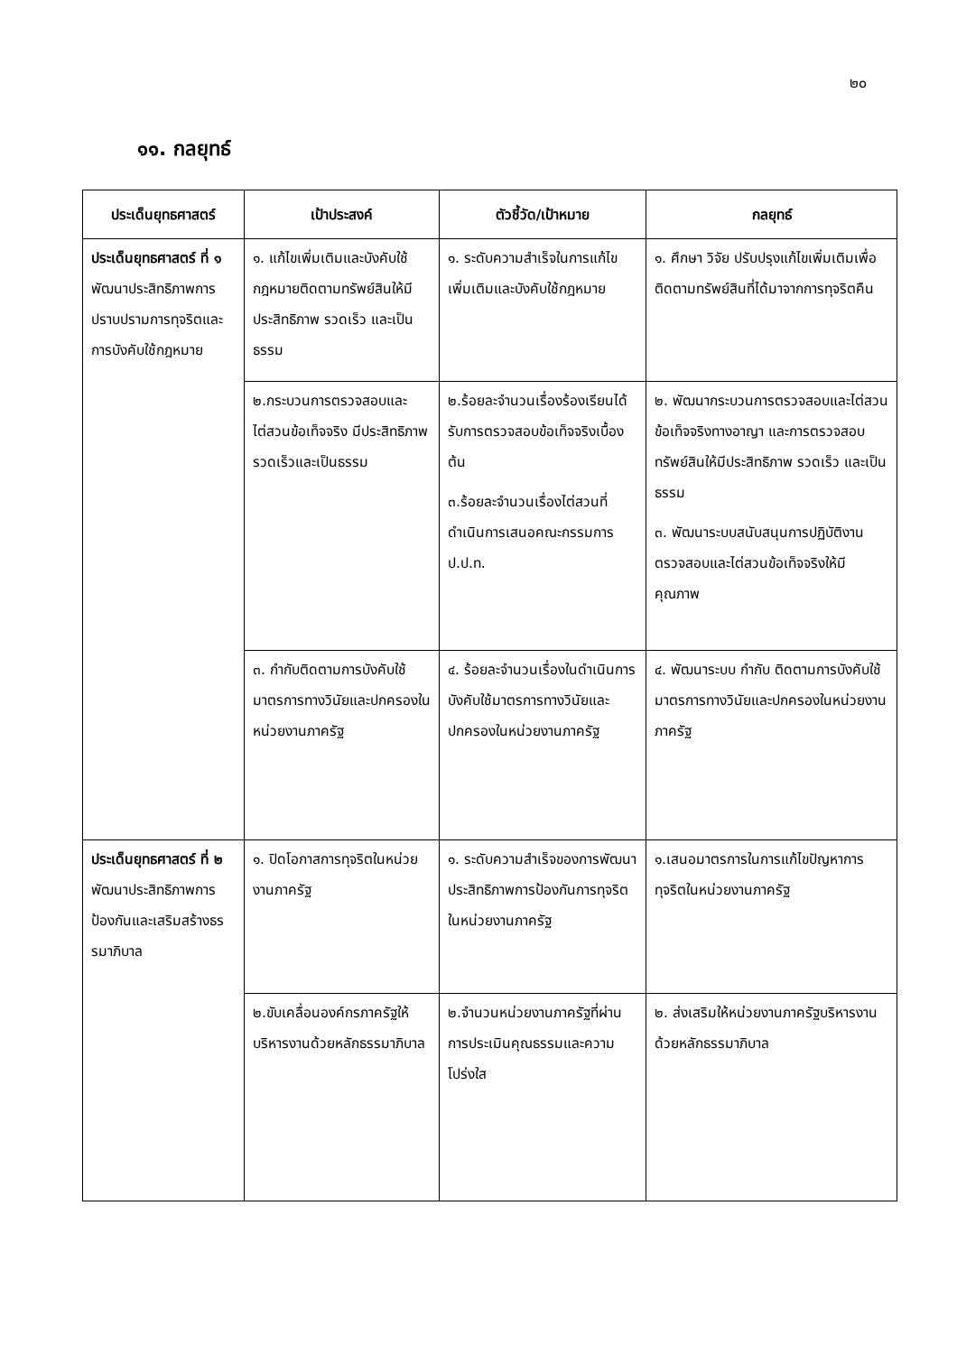๒๐
๑๑. กลยุทธ์
| ประเด็นยุทธศาสตร์ | เป้าประสงค์ | ตัวชี้วัด/เป้าหมาย | กลยุทธ์ |
| --- | --- | --- | --- |
| ประเด็นยุทธศาสตร์ ที่ ๑ พัฒนาประสิทธิภาพการปราบปรามการทุจริตและการบังคับใช้กฎหมาย | ๑. แก้ไขเพิ่มเติมและบังคับใช้กฎหมายติดตามทรัพย์สินให้มีประสิทธิภาพ รวดเร็ว และเป็นธรรม | ๑. ระดับความสำเร็จในการแก้ไขเพิ่มเติมและบังคับใช้กฎหมาย | ๑. ศึกษา วิจัย ปรับปรุงแก้ไขเพิ่มเติมเพื่อติดตามทรัพย์สินที่ได้มาจากการทุจริตคืน |
| | ๒.กระบวนการตรวจสอบและไต่สวนข้อเท็จจริง มีประสิทธิภาพ รวดเร็วและเป็นธรรม | ๒.ร้อยละจำนวนเรื่องร้องเรียนได้รับการตรวจสอบข้อเท็จจริงเบื้องต้น ๓.ร้อยละจำนวนเรื่องไต่สวนที่ดำเนินการเสนอคณะกรรมการ ป.ป.ท. | ๒. พัฒนากระบวนการตรวจสอบและไต่สวนข้อเท็จจริงทางอาญา และการตรวจสอบทรัพย์สินให้มีประสิทธิภาพ รวดเร็ว และเป็นธรรม ๓. พัฒนาระบบสนับสนุนการปฏิบัติงานตรวจสอบและไต่สวนข้อเท็จจริงให้มีคุณภาพ |
| | ๓. กำกับติดตามการบังคับใช้มาตรการทางวินัยและปกครองในหน่วยงานภาครัฐ | ๔. ร้อยละจำนวนเรื่องในดำเนินการบังคับใช้มาตรการทางวินัยและปกครองในหน่วยงานภาครัฐ | ๔. พัฒนาระบบ กำกับ ติดตามการบังคับใช้มาตรการทางวินัยและปกครองในหน่วยงานภาครัฐ |
| ประเด็นยุทธศาสตร์ ที่ ๒ พัฒนาประสิทธิภาพการป้องกันและเสริมสร้างธรรมาภิบาล | ๑. ปิดโอกาสการทุจริตในหน่วยงานภาครัฐ | ๑. ระดับความสำเร็จของการพัฒนาประสิทธิภาพการป้องกันการทุจริตในหน่วยงานภาครัฐ | ๑.เสนอมาตรการในการแก้ไขปัญหาการทุจริตในหน่วยงานภาครัฐ |
| | ๒.ขับเคลื่อนองค์กรภาครัฐให้บริหารงานด้วยหลักธรรมาภิบาล | ๒.จำนวนหน่วยงานภาครัฐที่ผ่านการประเมินคุณธรรมและความโปร่งใส | ๒. ส่งเสริมให้หน่วยงานภาครัฐบริหารงานด้วยหลักธรรมาภิบาล |